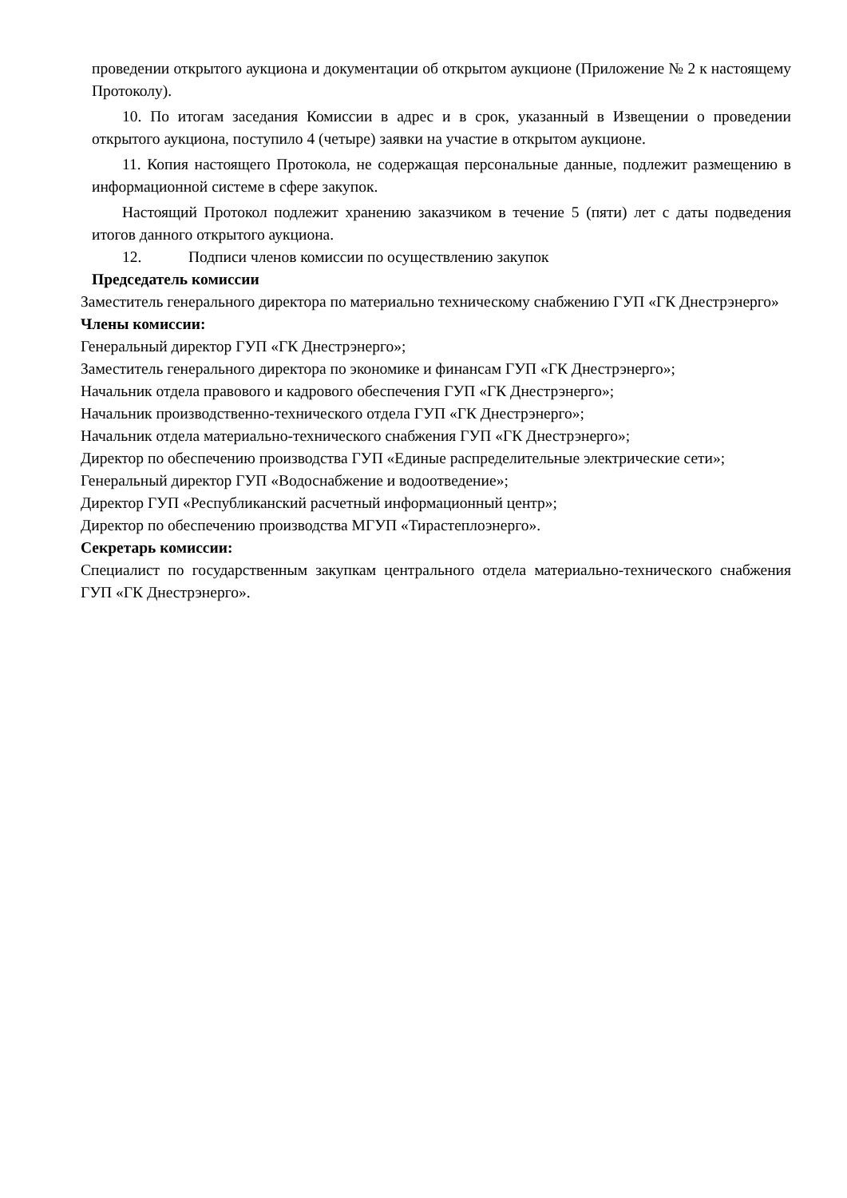проведении открытого аукциона и документации об открытом аукционе (Приложение № 2 к настоящему Протоколу).
10. По итогам заседания Комиссии в адрес и в срок, указанный в Извещении о проведении открытого аукциона, поступило 4 (четыре) заявки на участие в открытом аукционе.
11. Копия настоящего Протокола, не содержащая персональные данные, подлежит размещению в информационной системе в сфере закупок.
Настоящий Протокол подлежит хранению заказчиком в течение 5 (пяти) лет с даты подведения итогов данного открытого аукциона.
12. Подписи членов комиссии по осуществлению закупок
Председатель комиссии
Заместитель генерального директора по материально техническому снабжению ГУП «ГК Днестрэнерго»
Члены комиссии:
Генеральный директор ГУП «ГК Днестрэнерго»;
Заместитель генерального директора по экономике и финансам ГУП «ГК Днестрэнерго»;
Начальник отдела правового и кадрового обеспечения ГУП «ГК Днестрэнерго»;
Начальник производственно-технического отдела ГУП «ГК Днестрэнерго»;
Начальник отдела материально-технического снабжения ГУП «ГК Днестрэнерго»;
Директор по обеспечению производства ГУП «Единые распределительные электрические сети»;
Генеральный директор ГУП «Водоснабжение и водоотведение»;
Директор ГУП «Республиканский расчетный информационный центр»;
Директор по обеспечению производства МГУП «Тирастеплоэнерго».
Секретарь комиссии:
Специалист по государственным закупкам центрального отдела материально-технического снабжения ГУП «ГК Днестрэнерго».